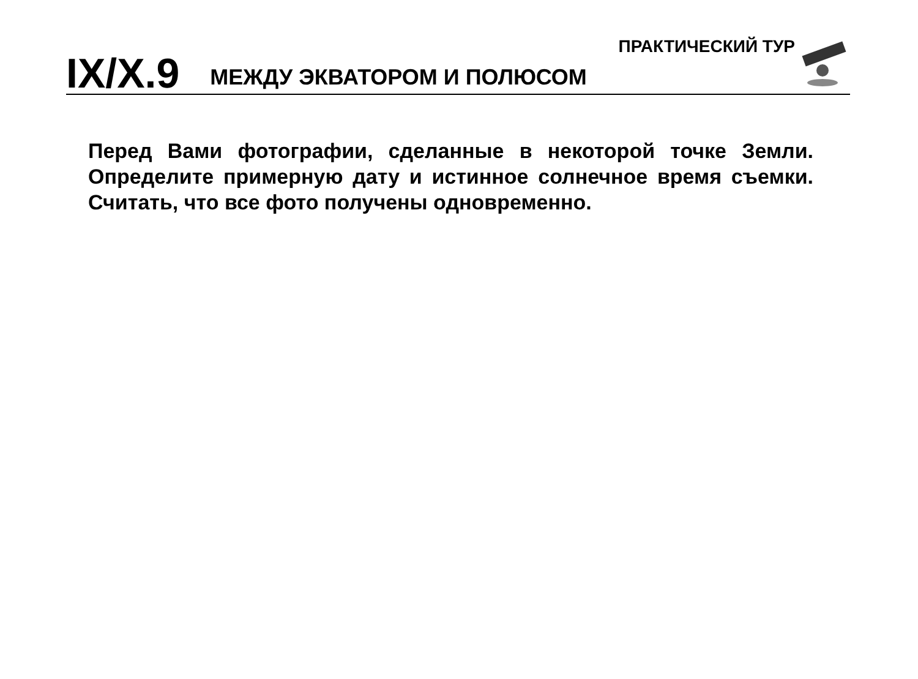IX/X.9 МЕЖДУ ЭКВАТОРОМ И ПОЛЮСОМ ПРАКТИЧЕСКИЙ ТУР
Перед Вами фотографии, сделанные в некоторой точке Земли. Определите примерную дату и истинное солнечное время съемки. Считать, что все фото получены одновременно.